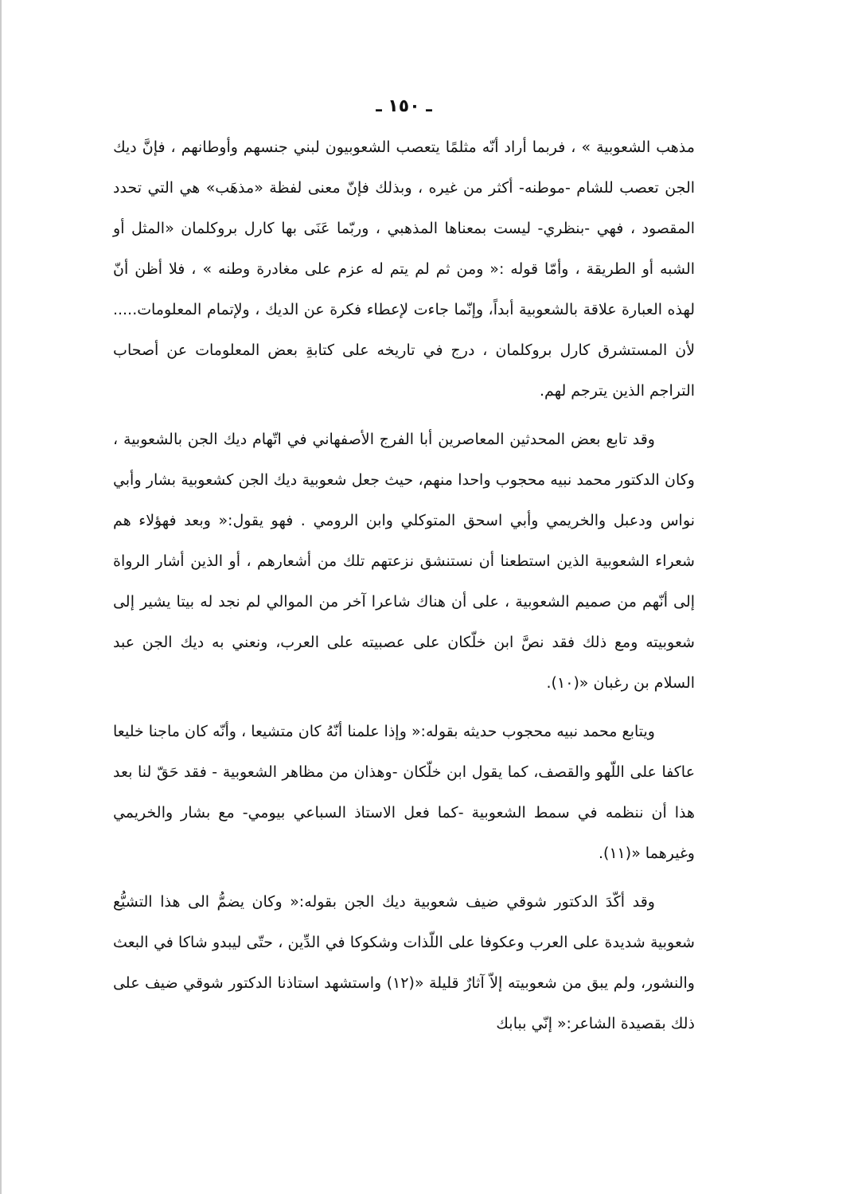ـ ١٥٠ ـ
مذهب الشعوبية » ، فربما أراد أنّه مثلمًا يتعصب الشعوبيون لبني جنسهم وأوطانهم ، فإنَّ ديك الجن تعصب للشام -موطنه- أكثر من غيره ، وبذلك فإنّ معنى لفظة «مذهَب» هي التي تحدد المقصود ، فهي -بنظري- ليست بمعناها المذهبي ، وربّما عَنَى بها كارل بروكلمان «المثل أو الشبه أو الطريقة ، وأمّا قوله :« ومن ثم لم يتم له عزم على مغادرة وطنه » ، فلا أظن أنّ لهذه العبارة علاقة بالشعوبية أبداً، وإنّما جاءت لإعطاء فكرة عن الديك ، ولإتمام المعلومات..... لأن المستشرق كارل بروكلمان ، درج في تاريخه على كتابةِ بعض المعلومات عن أصحاب التراجم الذين يترجم لهم.
وقد تابع بعض المحدثين المعاصرين أبا الفرج الأصفهاني في اتّهام ديك الجن بالشعوبية ، وكان الدكتور محمد نبيه محجوب واحدا منهم، حيث جعل شعوبية ديك الجن كشعوبية بشار وأبي نواس ودعبل والخريمي وأبي اسحق المتوكلي وابن الرومي . فهو يقول:« وبعد فهؤلاء هم شعراء الشعوبية الذين استطعنا أن نستنشق نزعتهم تلك من أشعارهم ، أو الذين أشار الرواة إلى أنّهم من صميم الشعوبية ، على أن هناك شاعرا آخر من الموالي لم نجد له بيتا يشير إلى شعوبيته ومع ذلك فقد نصَّ ابن خلّكان على عصبيته على العرب، ونعني به ديك الجن عبد السلام بن رغبان «(١٠).
ويتابع محمد نبيه محجوب حديثه بقوله:« وإذا علمنا أنّهُ كان متشيعا ، وأنّه كان ماجنا خليعا عاكفا على اللّهو والقصف، كما يقول ابن خلّكان -وهذان من مظاهر الشعوبية - فقد حَقّ لنا بعد هذا أن ننظمه في سمط الشعوبية -كما فعل الاستاذ السباعي بيومي- مع بشار والخريمي وغيرهما «(١١).
وقد أكّدَ الدكتور شوقي ضيف شعوبية ديك الجن بقوله:« وكان يضمُّ الى هذا التشيُّع شعوبية شديدة على العرب وعكوفا على اللّذات وشكوكا في الدِّين ، حتّى ليبدو شاكا في البعث والنشور، ولم يبق من شعوبيته إلاّ آثارٌ قليلة «(١٢) واستشهد استاذنا الدكتور شوقي ضيف على ذلك بقصيدة الشاعر:« إنّي ببابك